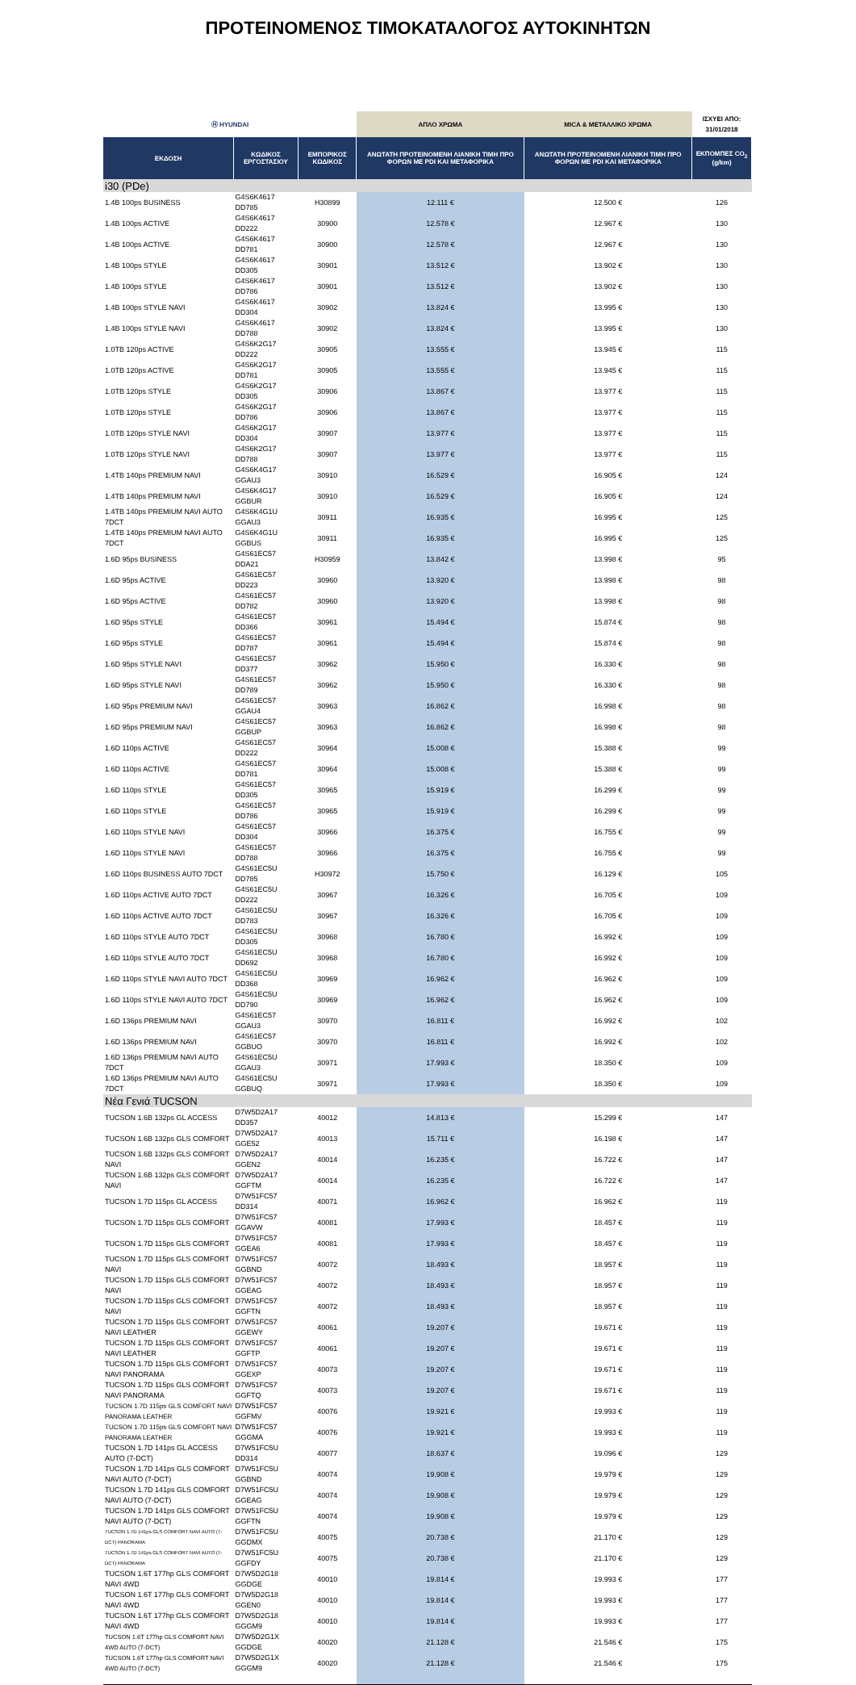ΠΡΟΤΕΙΝΟΜΕΝΟΣ ΤΙΜΟΚΑΤΑΛΟΓΟΣ ΑΥΤΟΚΙΝΗΤΩΝ
| Ⓗ HYUNDAI | | | ΑΠΛΟ ΧΡΩΜΑ | MICA & ΜΕΤΑΛΛΙΚΟ ΧΡΩΜΑ | ΙΣΧΥΕΙ ΑΠΟ: 31/01/2018 |
| ΕΚΔΟΣΗ | ΚΩΔΙΚΟΣ ΕΡΓΟΣΤΑΣΙΟΥ | ΕΜΠΟΡΙΚΟΣ ΚΩΔΙΚΟΣ | ΑΝΩΤΑΤΗ ΠΡΟΤΕΙΝΟΜΕΝΗ ΛΙΑΝΙΚΗ ΤΙΜΗ ΠΡΟ ΦΟΡΩΝ ΜΕ PDI ΚΑΙ ΜΕΤΑΦΟΡΙΚΑ | ΑΝΩΤΑΤΗ ΠΡΟΤΕΙΝΟΜΕΝΗ ΛΙΑΝΙΚΗ ΤΙΜΗ ΠΡΟ ΦΟΡΩΝ ΜΕ PDI ΚΑΙ ΜΕΤΑΦΟΡΙΚΑ | ΕΚΠΟΜΠΕΣ CO<sub>2</sub> (g/km) |
| i30 (PDe) | | | | | |
| 1.4B 100ps BUSINESS | G4S6K4617 DD785 | H30899 | 12.111 € | 12.500 € | 126 |
| 1.4B 100ps ACTIVE | G4S6K4617 DD222 | 30900 | 12.578 € | 12.967 € | 130 |
| 1.4B 100ps ACTIVE | G4S6K4617 DD781 | 30900 | 12.578 € | 12.967 € | 130 |
| 1.4B 100ps STYLE | G4S6K4617 DD305 | 30901 | 13.512 € | 13.902 € | 130 |
| 1.4B 100ps STYLE | G4S6K4617 DD786 | 30901 | 13.512 € | 13.902 € | 130 |
| 1.4B 100ps STYLE NAVI | G4S6K4617 DD304 | 30902 | 13.824 € | 13.995 € | 130 |
| 1.4B 100ps STYLE NAVI | G4S6K4617 DD788 | 30902 | 13.824 € | 13.995 € | 130 |
| 1.0TB 120ps ACTIVE | G4S6K2G17 DD222 | 30905 | 13.555 € | 13.945 € | 115 |
| 1.0TB 120ps ACTIVE | G4S6K2G17 DD781 | 30905 | 13.555 € | 13.945 € | 115 |
| 1.0TB 120ps STYLE | G4S6K2G17 DD305 | 30906 | 13.867 € | 13.977 € | 115 |
| 1.0TB 120ps STYLE | G4S6K2G17 DD786 | 30906 | 13.867 € | 13.977 € | 115 |
| 1.0TB 120ps STYLE NAVI | G4S6K2G17 DD304 | 30907 | 13.977 € | 13.977 € | 115 |
| 1.0TB 120ps STYLE NAVI | G4S6K2G17 DD788 | 30907 | 13.977 € | 13.977 € | 115 |
| 1.4TB 140ps PREMIUM NAVI | G4S6K4G17 GGAU3 | 30910 | 16.529 € | 16.905 € | 124 |
| 1.4TB 140ps PREMIUM NAVI | G4S6K4G17 GGBUR | 30910 | 16.529 € | 16.905 € | 124 |
| 1.4TB 140ps PREMIUM NAVI AUTO 7DCT | G4S6K4G1U GGAU3 | 30911 | 16.935 € | 16.995 € | 125 |
| 1.4TB 140ps PREMIUM NAVI AUTO 7DCT | G4S6K4G1U GGBUS | 30911 | 16.935 € | 16.995 € | 125 |
| 1.6D 95ps BUSINESS | G4S61EC57 DDA21 | H30959 | 13.842 € | 13.998 € | 95 |
| 1.6D 95ps ACTIVE | G4S61EC57 DD223 | 30960 | 13.920 € | 13.998 € | 98 |
| 1.6D 95ps ACTIVE | G4S61EC57 DD782 | 30960 | 13.920 € | 13.998 € | 98 |
| 1.6D 95ps STYLE | G4S61EC57 DD366 | 30961 | 15.494 € | 15.874 € | 98 |
| 1.6D 95ps STYLE | G4S61EC57 DD787 | 30961 | 15.494 € | 15.874 € | 98 |
| 1.6D 95ps STYLE NAVI | G4S61EC57 DD377 | 30962 | 15.950 € | 16.330 € | 98 |
| 1.6D 95ps STYLE NAVI | G4S61EC57 DD789 | 30962 | 15.950 € | 16.330 € | 98 |
| 1.6D 95ps PREMIUM NAVI | G4S61EC57 GGAU4 | 30963 | 16.862 € | 16.998 € | 98 |
| 1.6D 95ps PREMIUM NAVI | G4S61EC57 GGBUP | 30963 | 16.862 € | 16.998 € | 98 |
| 1.6D 110ps ACTIVE | G4S61EC57 DD222 | 30964 | 15.008 € | 15.388 € | 99 |
| 1.6D 110ps ACTIVE | G4S61EC57 DD781 | 30964 | 15.008 € | 15.388 € | 99 |
| 1.6D 110ps STYLE | G4S61EC57 DD305 | 30965 | 15.919 € | 16.299 € | 99 |
| 1.6D 110ps STYLE | G4S61EC57 DD786 | 30965 | 15.919 € | 16.299 € | 99 |
| 1.6D 110ps STYLE NAVI | G4S61EC57 DD304 | 30966 | 16.375 € | 16.755 € | 99 |
| 1.6D 110ps STYLE NAVI | G4S61EC57 DD788 | 30966 | 16.375 € | 16.755 € | 99 |
| 1.6D 110ps BUSINESS AUTO 7DCT | G4S61EC5U DD785 | H30972 | 15.750 € | 16.129 € | 105 |
| 1.6D 110ps ACTIVE AUTO 7DCT | G4S61EC5U DD222 | 30967 | 16.326 € | 16.705 € | 109 |
| 1.6D 110ps ACTIVE AUTO 7DCT | G4S61EC5U DD783 | 30967 | 16.326 € | 16.705 € | 109 |
| 1.6D 110ps STYLE AUTO 7DCT | G4S61EC5U DD305 | 30968 | 16.780 € | 16.992 € | 109 |
| 1.6D 110ps STYLE AUTO 7DCT | G4S61EC5U DD692 | 30968 | 16.780 € | 16.992 € | 109 |
| 1.6D 110ps STYLE NAVI AUTO 7DCT | G4S61EC5U DD368 | 30969 | 16.962 € | 16.962 € | 109 |
| 1.6D 110ps STYLE NAVI AUTO 7DCT | G4S61EC5U DD790 | 30969 | 16.962 € | 16.962 € | 109 |
| 1.6D 136ps PREMIUM NAVI | G4S61EC57 GGAU3 | 30970 | 16.811 € | 16.992 € | 102 |
| 1.6D 136ps PREMIUM NAVI | G4S61EC57 GGBUO | 30970 | 16.811 € | 16.992 € | 102 |
| 1.6D 136ps PREMIUM NAVI AUTO 7DCT | G4S61EC5U GGAU3 | 30971 | 17.993 € | 18.350 € | 109 |
| 1.6D 136ps PREMIUM NAVI AUTO 7DCT | G4S61EC5U GGBUQ | 30971 | 17.993 € | 18.350 € | 109 |
| Νέα Γενιά TUCSON | | | | | |
| TUCSON 1.6B 132ps GL ACCESS | D7W5D2A17 DD357 | 40012 | 14.813 € | 15.299 € | 147 |
| TUCSON 1.6B 132ps GLS COMFORT | D7W5D2A17 GGE52 | 40013 | 15.711 € | 16.198 € | 147 |
| TUCSON 1.6B 132ps GLS COMFORT NAVI | D7W5D2A17 GGEN2 | 40014 | 16.235 € | 16.722 € | 147 |
| TUCSON 1.6B 132ps GLS COMFORT NAVI | D7W5D2A17 GGFTM | 40014 | 16.235 € | 16.722 € | 147 |
| TUCSON 1.7D 115ps GL ACCESS | D7W51FC57 DD314 | 40071 | 16.962 € | 16.962 € | 119 |
| TUCSON 1.7D 115ps GLS COMFORT | D7W51FC57 GGAVW | 40081 | 17.993 € | 18.457 € | 119 |
| TUCSON 1.7D 115ps GLS COMFORT | D7W51FC57 GGEA6 | 40081 | 17.993 € | 18.457 € | 119 |
| TUCSON 1.7D 115ps GLS COMFORT NAVI | D7W51FC57 GGBND | 40072 | 18.493 € | 18.957 € | 119 |
| TUCSON 1.7D 115ps GLS COMFORT NAVI | D7W51FC57 GGEAG | 40072 | 18.493 € | 18.957 € | 119 |
| TUCSON 1.7D 115ps GLS COMFORT NAVI | D7W51FC57 GGFTN | 40072 | 18.493 € | 18.957 € | 119 |
| TUCSON 1.7D 115ps GLS COMFORT NAVI LEATHER | D7W51FC57 GGEWY | 40061 | 19.207 € | 19.671 € | 119 |
| TUCSON 1.7D 115ps GLS COMFORT NAVI LEATHER | D7W51FC57 GGFTP | 40061 | 19.207 € | 19.671 € | 119 |
| TUCSON 1.7D 115ps GLS COMFORT NAVI PANORAMA | D7W51FC57 GGEXP | 40073 | 19.207 € | 19.671 € | 119 |
| TUCSON 1.7D 115ps GLS COMFORT NAVI PANORAMA | D7W51FC57 GGFTQ | 40073 | 19.207 € | 19.671 € | 119 |
| TUCSON 1.7D 115ps GLS COMFORT NAVI PANORAMA LEATHER | D7W51FC57 GGFMV | 40076 | 19.921 € | 19.993 € | 119 |
| TUCSON 1.7D 115ps GLS COMFORT NAVI PANORAMA LEATHER | D7W51FC57 GGGMA | 40076 | 19.921 € | 19.993 € | 119 |
| TUCSON 1.7D 141ps GL ACCESS AUTO (7-DCT) | D7W51FC5U DD314 | 40077 | 18.637 € | 19.096 € | 129 |
| TUCSON 1.7D 141ps GLS COMFORT NAVI AUTO (7-DCT) | D7W51FC5U GGBND | 40074 | 19.908 € | 19.979 € | 129 |
| TUCSON 1.7D 141ps GLS COMFORT NAVI AUTO (7-DCT) | D7W51FC5U GGEAG | 40074 | 19.908 € | 19.979 € | 129 |
| TUCSON 1.7D 141ps GLS COMFORT NAVI AUTO (7-DCT) | D7W51FC5U GGFTN | 40074 | 19.908 € | 19.979 € | 129 |
| TUCSON 1.7D 141ps GLS COMFORT NAVI AUTO (7-DCT) PANORAMA | D7W51FC5U GGDMX | 40075 | 20.738 € | 21.170 € | 129 |
| TUCSON 1.7D 141ps GLS COMFORT NAVI AUTO (7-DCT) PANORAMA | D7W51FC5U GGFDY | 40075 | 20.738 € | 21.170 € | 129 |
| TUCSON 1.6T 177hp GLS COMFORT NAVI 4WD | D7W5D2G18 GGDGE | 40010 | 19.814 € | 19.993 € | 177 |
| TUCSON 1.6T 177hp GLS COMFORT NAVI 4WD | D7W5D2G18 GGEN0 | 40010 | 19.814 € | 19.993 € | 177 |
| TUCSON 1.6T 177hp GLS COMFORT NAVI 4WD | D7W5D2G18 GGGM9 | 40010 | 19.814 € | 19.993 € | 177 |
| TUCSON 1.6T 177hp GLS COMFORT NAVI 4WD AUTO (7-DCT) | D7W5D2G1X GGDGE | 40020 | 21.128 € | 21.546 € | 175 |
| TUCSON 1.6T 177hp GLS COMFORT NAVI 4WD AUTO (7-DCT) | D7W5D2G1X GGGM9 | 40020 | 21.128 € | 21.546 € | 175 |